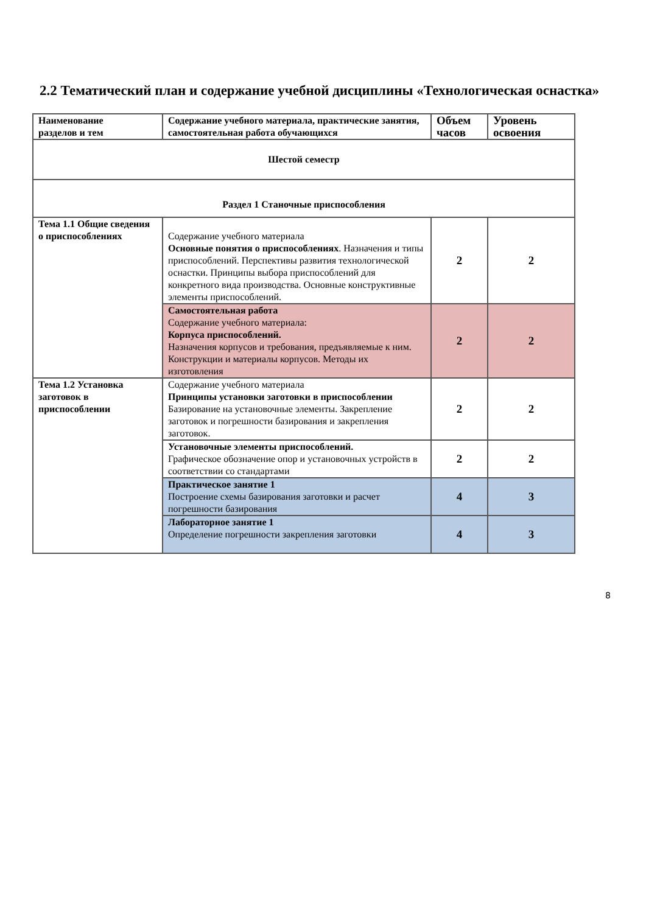2.2 Тематический план и содержание учебной дисциплины «Технологическая оснастка»
| Наименование разделов и тем | Содержание учебного материала, практические занятия, самостоятельная работа обучающихся | Объем часов | Уровень освоения |
| --- | --- | --- | --- |
| Шестой семестр | | | |
| Раздел 1 Станочные приспособления | | | |
| Тема 1.1 Общие сведения о приспособлениях | Содержание учебного материала Основные понятия о приспособлениях . Назначения и типы приспособлений. Перспективы развития технологической оснастки. Принципы выбора приспособлений для конкретного вида производства. Основные конструктивные элементы приспособлений. | 2 | 2 |
| | Самостоятельная работа Содержание учебного материала: Корпуса приспособлений. Назначения корпусов и требования, предъявляемые к ним. Конструкции и материалы корпусов. Методы их изготовления | 2 | 2 |
| Тема 1.2 Установка заготовок в приспособлении | Содержание учебного материала Принципы установки заготовки в приспособлении Базирование на установочные элементы. Закрепление заготовок и погрешности базирования и закрепления заготовок. | 2 | 2 |
| | Установочные элементы приспособлений. Графическое обозначение опор и установочных устройств в соответствии со стандартами | 2 | 2 |
| | Практическое занятие 1 Построение схемы базирования заготовки и расчет погрешности базирования | 4 | 3 |
| | Лабораторное занятие 1 Определение погрешности закрепления заготовки | 4 | 3 |
8